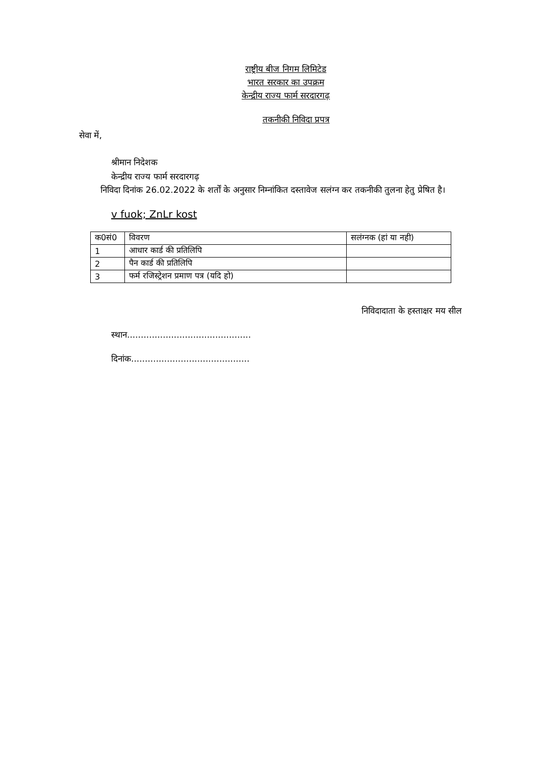राष्ट्रीय बीज निगम लिमिटेड
भारत सरकार का उपक्रम
केन्द्रीय राज्य फार्म सरदारगढ़
तकनीकी निविदा प्रपत्र
सेवा में,
श्रीमान निदेशक
केन्द्रीय राज्य फार्म सरदारगढ़
निविदा दिनांक 26.02.2022 के शर्तों के अनुसार निम्नांकित दस्तावेज सलंग्न कर तकनीकी तुलना हेतु प्रेषित है।
v fuok; ZnLr kost
| क0सं0 | विवरण | सलंग्नक (हां या नही) |
| --- | --- | --- |
| 1 | आधार कार्ड की प्रतिलिपि | |
| 2 | पैन कार्ड की प्रतिलिपि | |
| 3 | फर्म रजिस्ट्रेशन प्रमाण पत्र (यदि हो) | |
निविदादाता के हस्ताक्षर मय सील
स्थान.............................................
दिनांक...........................................